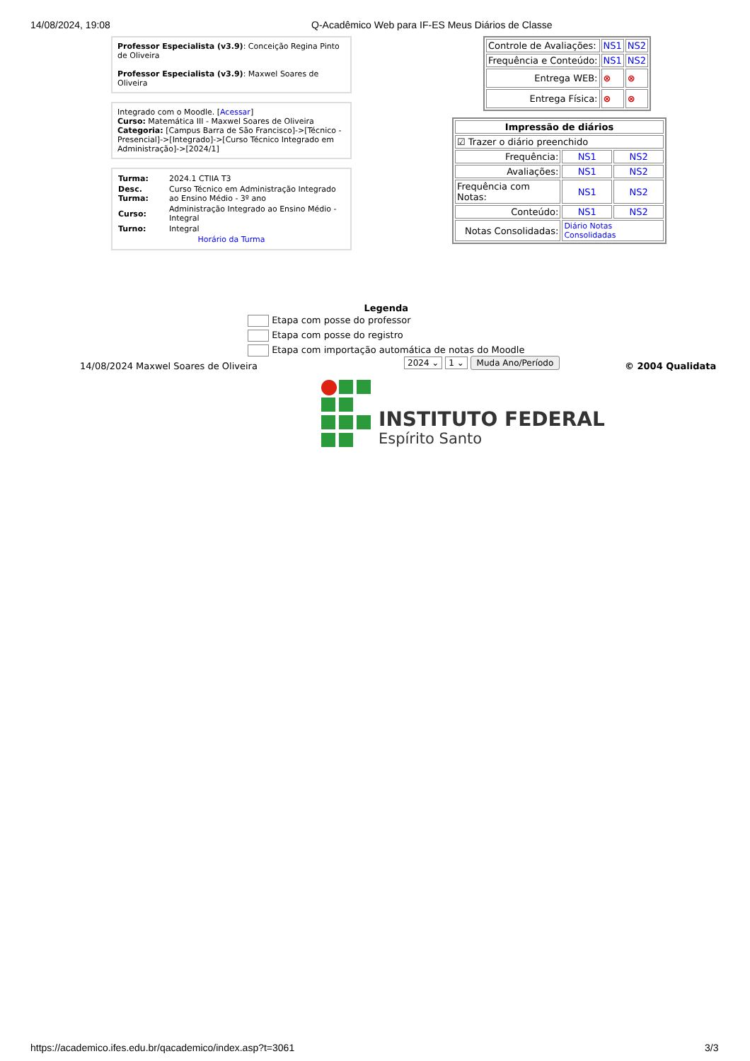14/08/2024, 19:08 Q-Acadêmico Web para IF-ES Meus Diários de Classe
Professor Especialista (v3.9): Conceição Regina Pinto de Oliveira
Professor Especialista (v3.9): Maxwel Soares de Oliveira
Integrado com o Moodle. [Acessar]
Curso: Matemática III - Maxwel Soares de Oliveira
Categoria: [Campus Barra de São Francisco]->[Técnico - Presencial]->[Integrado]->[Curso Técnico Integrado em Administração]->[2024/1]
| Turma: | 2024.1 CTIIA T3 |
| Desc. Turma: | Curso Técnico em Administração Integrado ao Ensino Médio - 3º ano |
| Curso: | Administração Integrado ao Ensino Médio - Integral |
| Turno: | Integral |
| Horário da Turma | |
| Controle de Avaliações: | NS1 | NS2 |
| Frequência e Conteúdo: | NS1 | NS2 |
| Entrega WEB: | ⊗ | ⊗ |
| Entrega Física: | ⊗ | ⊗ |
| Impressão de diários | | |
| ☑ Trazer o diário preenchido | | |
| Frequência: | NS1 | NS2 |
| Avaliações: | NS1 | NS2 |
| Frequência com Notas: | NS1 | NS2 |
| Conteúdo: | NS1 | NS2 |
| Notas Consolidadas: | Diário Notas Consolidadas | |
Legenda
Etapa com posse do professor
Etapa com posse do registro
Etapa com importação automática de notas do Moodle
14/08/2024 Maxwel Soares de Oliveira
2024 ⌄ 1 ⌄ Muda Ano/Período © 2004 Qualidata
INSTITUTO FEDERAL
Espírito Santo
https://academico.ifes.edu.br/qacademico/index.asp?t=3061
3/3